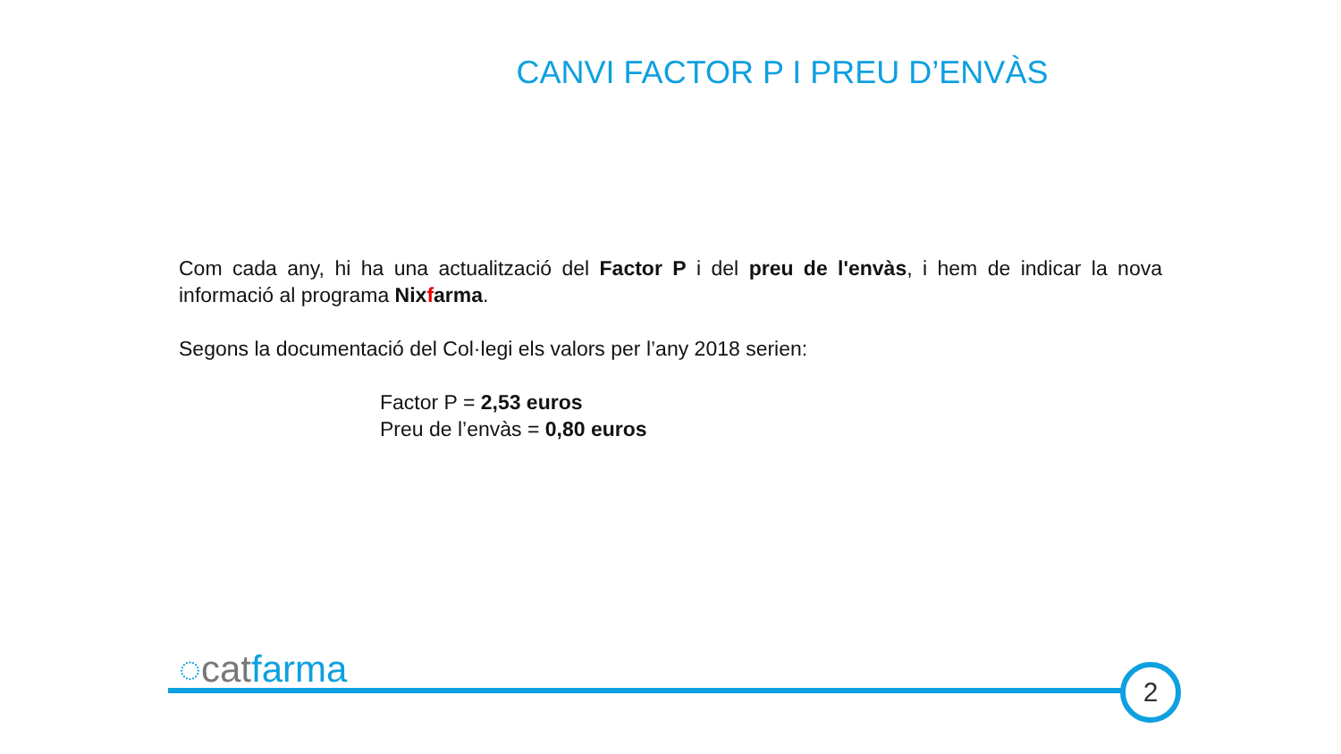CANVI FACTOR P I PREU D’ENVÀS
Com cada any, hi ha una actualització del Factor P i del preu de l'envàs, i hem de indicar la nova informació al programa Nixfarma.
Segons la documentació del Col·legi els valors per l’any 2018 serien:
Factor P = 2,53 euros
Preu de l’envàs = 0,80 euros
◌catfarma 2